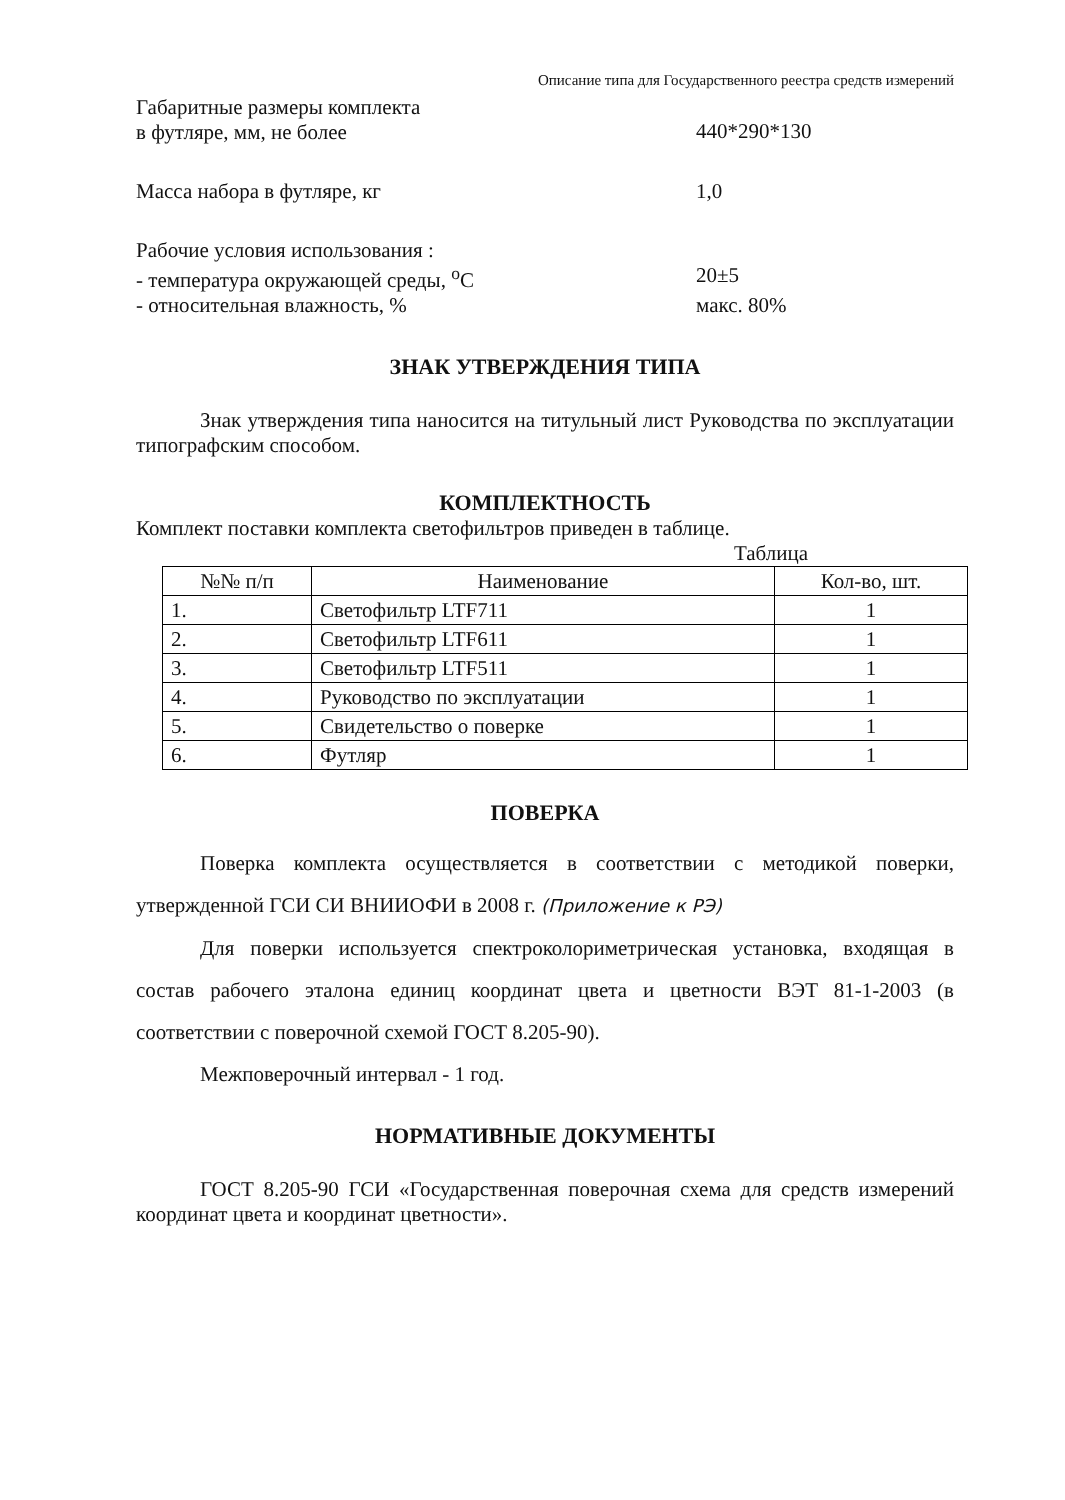Описание типа для Государственного реестра средств измерений
Габаритные размеры комплекта
в футляре, мм, не более
440*290*130
Масса набора в футляре, кг 1,0
Рабочие условия использования :
- температура окружающей среды, <sup>о</sup>С 20±5
- относительная влажность, % макс. 80%
ЗНАК УТВЕРЖДЕНИЯ ТИПА
Знак утверждения типа наносится на титульный лист Руководства по эксплуатации типографским способом.
КОМПЛЕКТНОСТЬ
Комплект поставки комплекта светофильтров приведен в таблице.
Таблица
| №№ п/п | Наименование | Кол-во, шт. |
| --- | --- | --- |
| 1. | Светофильтр LTF711 | 1 |
| 2. | Светофильтр LTF611 | 1 |
| 3. | Светофильтр LTF511 | 1 |
| 4. | Руководство по эксплуатации | 1 |
| 5. | Свидетельство о поверке | 1 |
| 6. | Футляр | 1 |
ПОВЕРКА
Поверка комплекта осуществляется в соответствии с методикой поверки, утвержденной ГСИ СИ ВНИИОФИ в 2008 г. (Приложение к РЭ)
Для поверки используется спектроколориметрическая установка, входящая в состав рабочего эталона единиц координат цвета и цветности ВЭТ 81-1-2003 (в соответствии с поверочной схемой ГОСТ 8.205-90).
Межповерочный интервал - 1 год.
НОРМАТИВНЫЕ ДОКУМЕНТЫ
ГОСТ 8.205-90 ГСИ «Государственная поверочная схема для средств измерений координат цвета и координат цветности».